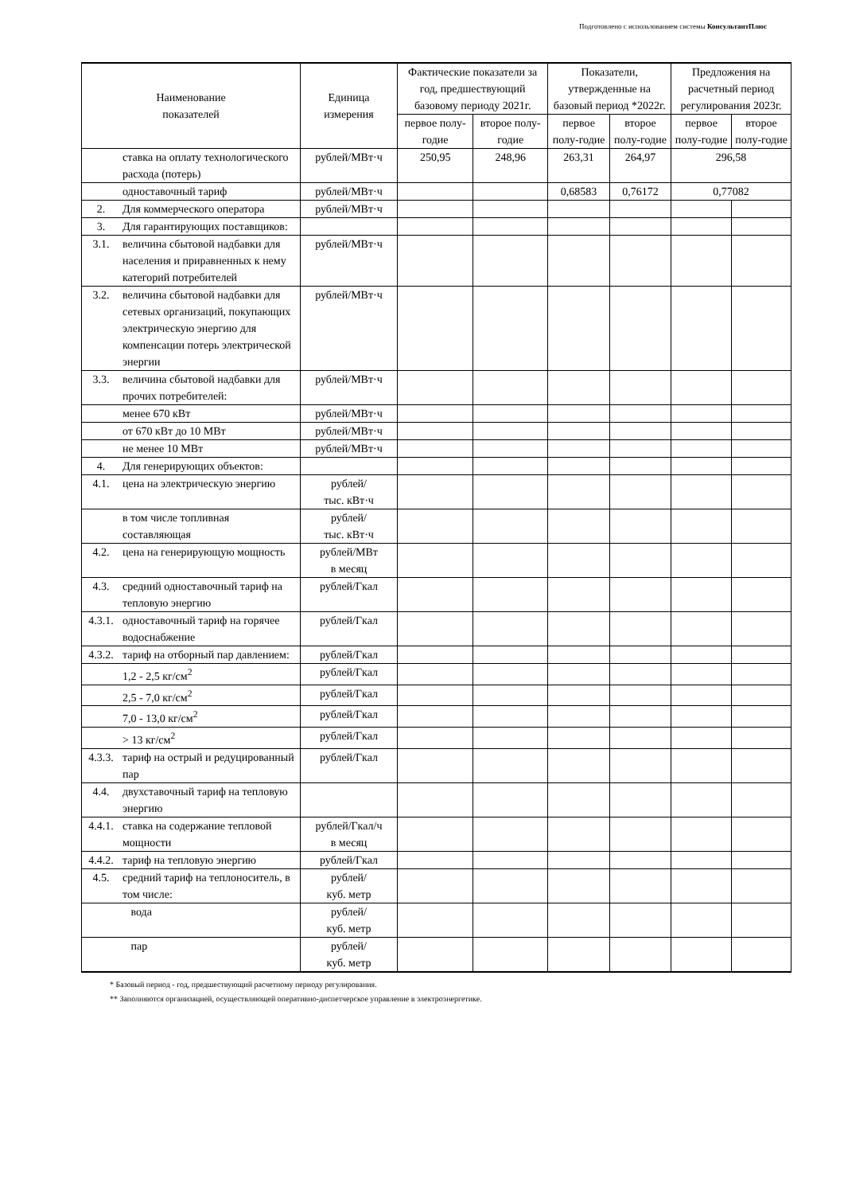Подготовлено с использованием системы КонсультантПлюс
| Наименование показателей | | Единица измерения | Фактические показатели за год, предшествующий базовому периоду 2021г. | | Показатели, утвержденные на базовый период *2022г. | | Предложения на расчетный период регулирования 2023г. | |
| --- | --- | --- | --- | --- | --- | --- | --- | --- |
| | | | первое полу-годие | второе полу-годие | первое полу-годие | второе полу-годие | первое полу-годие | второе полу-годие |
| | ставка на оплату технологического расхода (потерь) | рублей/МВт·ч | 250,95 | 248,96 | 263,31 | 264,97 | 296,58 | |
| | одноставочный тариф | рублей/МВт·ч | | | 0,68583 | 0,76172 | 0,77082 | |
| 2. | Для коммерческого оператора | рублей/МВт·ч | | | | | | |
| 3. | Для гарантирующих поставщиков: | | | | | | | |
| 3.1. | величина сбытовой надбавки для населения и приравненных к нему категорий потребителей | рублей/МВт·ч | | | | | | |
| 3.2. | величина сбытовой надбавки для сетевых организаций, покупающих электрическую энергию для компенсации потерь электрической энергии | рублей/МВт·ч | | | | | | |
| 3.3. | величина сбытовой надбавки для прочих потребителей: | рублей/МВт·ч | | | | | | |
| | менее 670 кВт | рублей/МВт·ч | | | | | | |
| | от 670 кВт до 10 МВт | рублей/МВт·ч | | | | | | |
| | не менее 10 МВт | рублей/МВт·ч | | | | | | |
| 4. | Для генерирующих объектов: | | | | | | | |
| 4.1. | цена на электрическую энергию | рублей/ тыс. кВт·ч | | | | | | |
| | в том числе топливная составляющая | рублей/ тыс. кВт·ч | | | | | | |
| 4.2. | цена на генерирующую мощность | рублей/МВт в месяц | | | | | | |
| 4.3. | средний одноставочный тариф на тепловую энергию | рублей/Гкал | | | | | | |
| 4.3.1. | одноставочный тариф на горячее водоснабжение | рублей/Гкал | | | | | | |
| 4.3.2. | тариф на отборный пар давлением: | рублей/Гкал | | | | | | |
| | 1,2 - 2,5 кг/см<sup>2</sup> | рублей/Гкал | | | | | | |
| | 2,5 - 7,0 кг/см<sup>2</sup> | рублей/Гкал | | | | | | |
| | 7,0 - 13,0 кг/см<sup>2</sup> | рублей/Гкал | | | | | | |
| | > 13 кг/см<sup>2</sup> | рублей/Гкал | | | | | | |
| 4.3.3. | тариф на острый и редуцированный пар | рублей/Гкал | | | | | | |
| 4.4. | двухставочный тариф на тепловую энергию | | | | | | | |
| 4.4.1. | ставка на содержание тепловой мощности | рублей/Гкал/ч в месяц | | | | | | |
| 4.4.2. | тариф на тепловую энергию | рублей/Гкал | | | | | | |
| 4.5. | средний тариф на теплоноситель, в том числе: | рублей/ куб. метр | | | | | | |
| | вода | рублей/ куб. метр | | | | | | |
| | пар | рублей/ куб. метр | | | | | | |
* Базовый период - год, предшествующий расчетному периоду регулирования.
** Заполняются организацией, осуществляющей оперативно-диспетчерское управление в электроэнергетике.